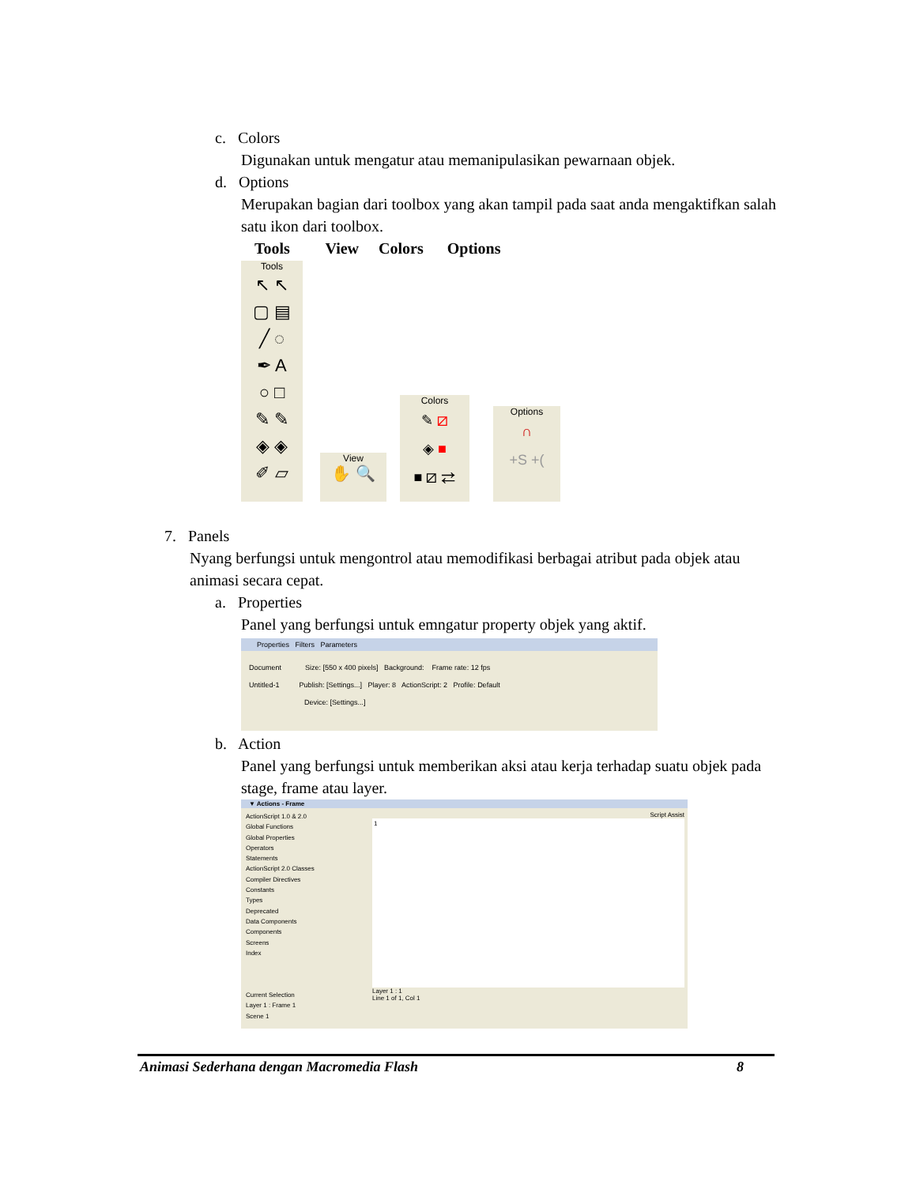c. Colors
Digunakan untuk mengatur atau memanipulasikan pewarnaan objek.
d. Options
Merupakan bagian dari toolbox yang akan tampil pada saat anda mengaktifkan salah satu ikon dari toolbox.
Tools View Colors Options
Tools
↖ ↖
▢ ▤
╱ ◌
✒ A
○ □
✎ ✎
◈ ◈
✐ ▱
View
✋ 🔍
Colors
✎ ⧄
◈ ■
■ ⧄ ⇄
Options
∩
+S +(
7. Panels
Nyang berfungsi untuk mengontrol atau memodifikasi berbagai atribut pada objek atau animasi secara cepat.
a. Properties
Panel yang berfungsi untuk emngatur property objek yang aktif.
Properties Filters Parameters
Document Size: [550 x 400 pixels] Background: Frame rate: 12 fps
Untitled-1 Publish: [Settings...] Player: 8 ActionScript: 2 Profile: Default
Device: [Settings...]
b. Action
Panel yang berfungsi untuk memberikan aksi atau kerja terhadap suatu objek pada stage, frame atau layer.
▼ Actions - Frame
ActionScript 1.0 & 2.0
Global Functions
Global Properties
Operators
Statements
ActionScript 2.0 Classes
Compiler Directives
Constants
Types
Deprecated
Data Components
Components
Screens
Index
Current Selection
Layer 1 : Frame 1
Scene 1
Script Assist
1
Layer 1 : 1
Line 1 of 1, Col 1
Animasi Sederhana dengan Macromedia Flash 8